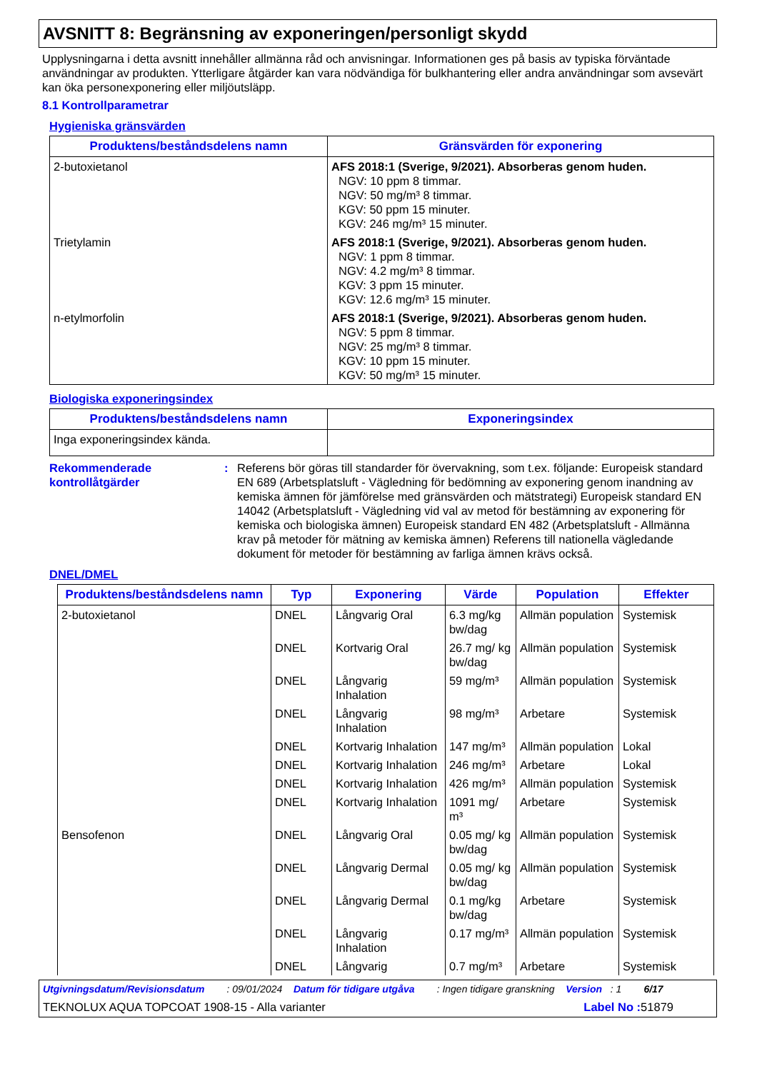AVSNITT 8: Begränsning av exponeringen/personligt skydd
Upplysningarna i detta avsnitt innehåller allmänna råd och anvisningar. Informationen ges på basis av typiska förväntade användningar av produkten. Ytterligare åtgärder kan vara nödvändiga för bulkhantering eller andra användningar som avsevärt kan öka personexponering eller miljöutsläpp.
8.1 Kontrollparametrar
Hygieniska gränsvärden
| Produktens/beståndsdelens namn | Gränsvärden för exponering |
| --- | --- |
| 2-butoxietanol | AFS 2018:1 (Sverige, 9/2021). Absorberas genom huden. NGV: 10 ppm 8 timmar. NGV: 50 mg/m³ 8 timmar. KGV: 50 ppm 15 minuter. KGV: 246 mg/m³ 15 minuter. |
| Trietylamin | AFS 2018:1 (Sverige, 9/2021). Absorberas genom huden. NGV: 1 ppm 8 timmar. NGV: 4.2 mg/m³ 8 timmar. KGV: 3 ppm 15 minuter. KGV: 12.6 mg/m³ 15 minuter. |
| n-etylmorfolin | AFS 2018:1 (Sverige, 9/2021). Absorberas genom huden. NGV: 5 ppm 8 timmar. NGV: 25 mg/m³ 8 timmar. KGV: 10 ppm 15 minuter. KGV: 50 mg/m³ 15 minuter. |
Biologiska exponeringsindex
| Produktens/beståndsdelens namn | Exponeringsindex |
| --- | --- |
| Inga exponeringsindex kända. | |
Rekommenderade kontrollåtgärder
: Referens bör göras till standarder för övervakning, som t.ex. följande: Europeisk standard EN 689 (Arbetsplatsluft - Vägledning för bedömning av exponering genom inandning av kemiska ämnen för jämförelse med gränsvärden och mätstrategi) Europeisk standard EN 14042 (Arbetsplatsluft - Vägledning vid val av metod för bestämning av exponering för kemiska och biologiska ämnen) Europeisk standard EN 482 (Arbetsplatsluft - Allmänna krav på metoder för mätning av kemiska ämnen) Referens till nationella vägledande dokument för metoder för bestämning av farliga ämnen krävs också.
DNEL/DMEL
| Produktens/beståndsdelens namn | Typ | Exponering | Värde | Population | Effekter |
| --- | --- | --- | --- | --- | --- |
| 2-butoxietanol | DNEL | Långvarig Oral | 6.3 mg/kg bw/dag | Allmän population | Systemisk |
| | DNEL | Kortvarig Oral | 26.7 mg/ kg bw/dag | Allmän population | Systemisk |
| | DNEL | Långvarig Inhalation | 59 mg/m³ | Allmän population | Systemisk |
| | DNEL | Långvarig Inhalation | 98 mg/m³ | Arbetare | Systemisk |
| | DNEL | Kortvarig Inhalation | 147 mg/m³ | Allmän population | Lokal |
| | DNEL | Kortvarig Inhalation | 246 mg/m³ | Arbetare | Lokal |
| | DNEL | Kortvarig Inhalation | 426 mg/m³ | Allmän population | Systemisk |
| | DNEL | Kortvarig Inhalation | 1091 mg/ m³ | Arbetare | Systemisk |
| Bensofenon | DNEL | Långvarig Oral | 0.05 mg/ kg bw/dag | Allmän population | Systemisk |
| | DNEL | Långvarig Dermal | 0.05 mg/ kg bw/dag | Allmän population | Systemisk |
| | DNEL | Långvarig Dermal | 0.1 mg/kg bw/dag | Arbetare | Systemisk |
| | DNEL | Långvarig Inhalation | 0.17 mg/m³ | Allmän population | Systemisk |
| | DNEL | Långvarig | 0.7 mg/m³ | Arbetare | Systemisk |
Utgivningsdatum/Revisionsdatum : 09/01/2024 Datum för tidigare utgåva : Ingen tidigare granskning Version : 1 6/17
TEKNOLUX AQUA TOPCOAT 1908-15 - Alla varianter Label No : 51879